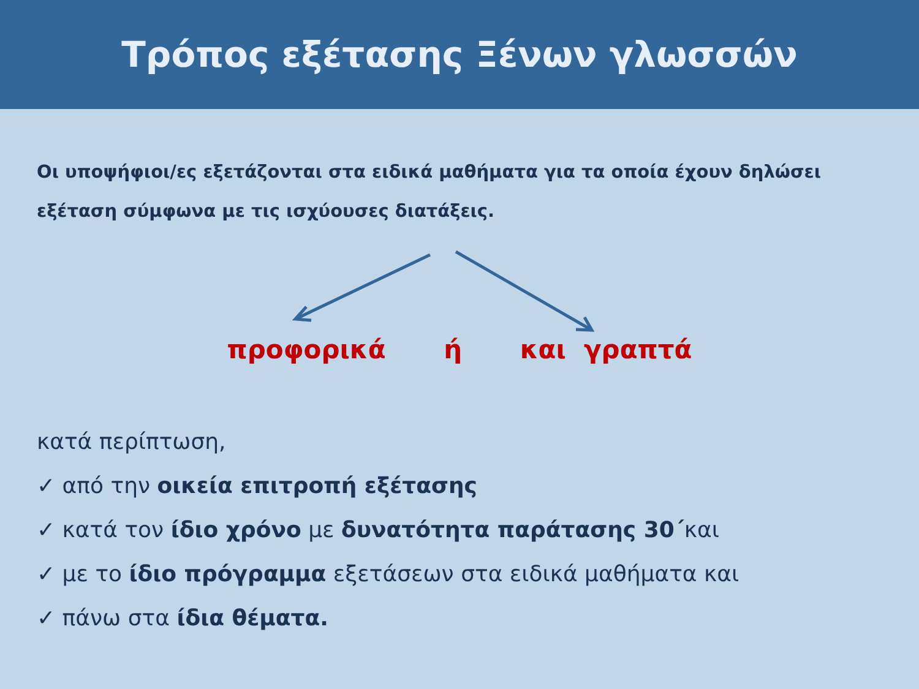Τρόπος εξέτασης Ξένων γλωσσών
Οι υποψήφιοι/ες εξετάζονται στα ειδικά μαθήματα για τα οποία έχουν δηλώσει εξέταση σύμφωνα με τις ισχύουσες διατάξεις.
προφορικά ή και γραπτά
κατά περίπτωση,
✓ από την οικεία επιτροπή εξέτασης
✓ κατά τον ίδιο χρόνο με δυνατότητα παράτασης 30΄και
✓ με το ίδιο πρόγραμμα εξετάσεων στα ειδικά μαθήματα και
✓ πάνω στα ίδια θέματα.